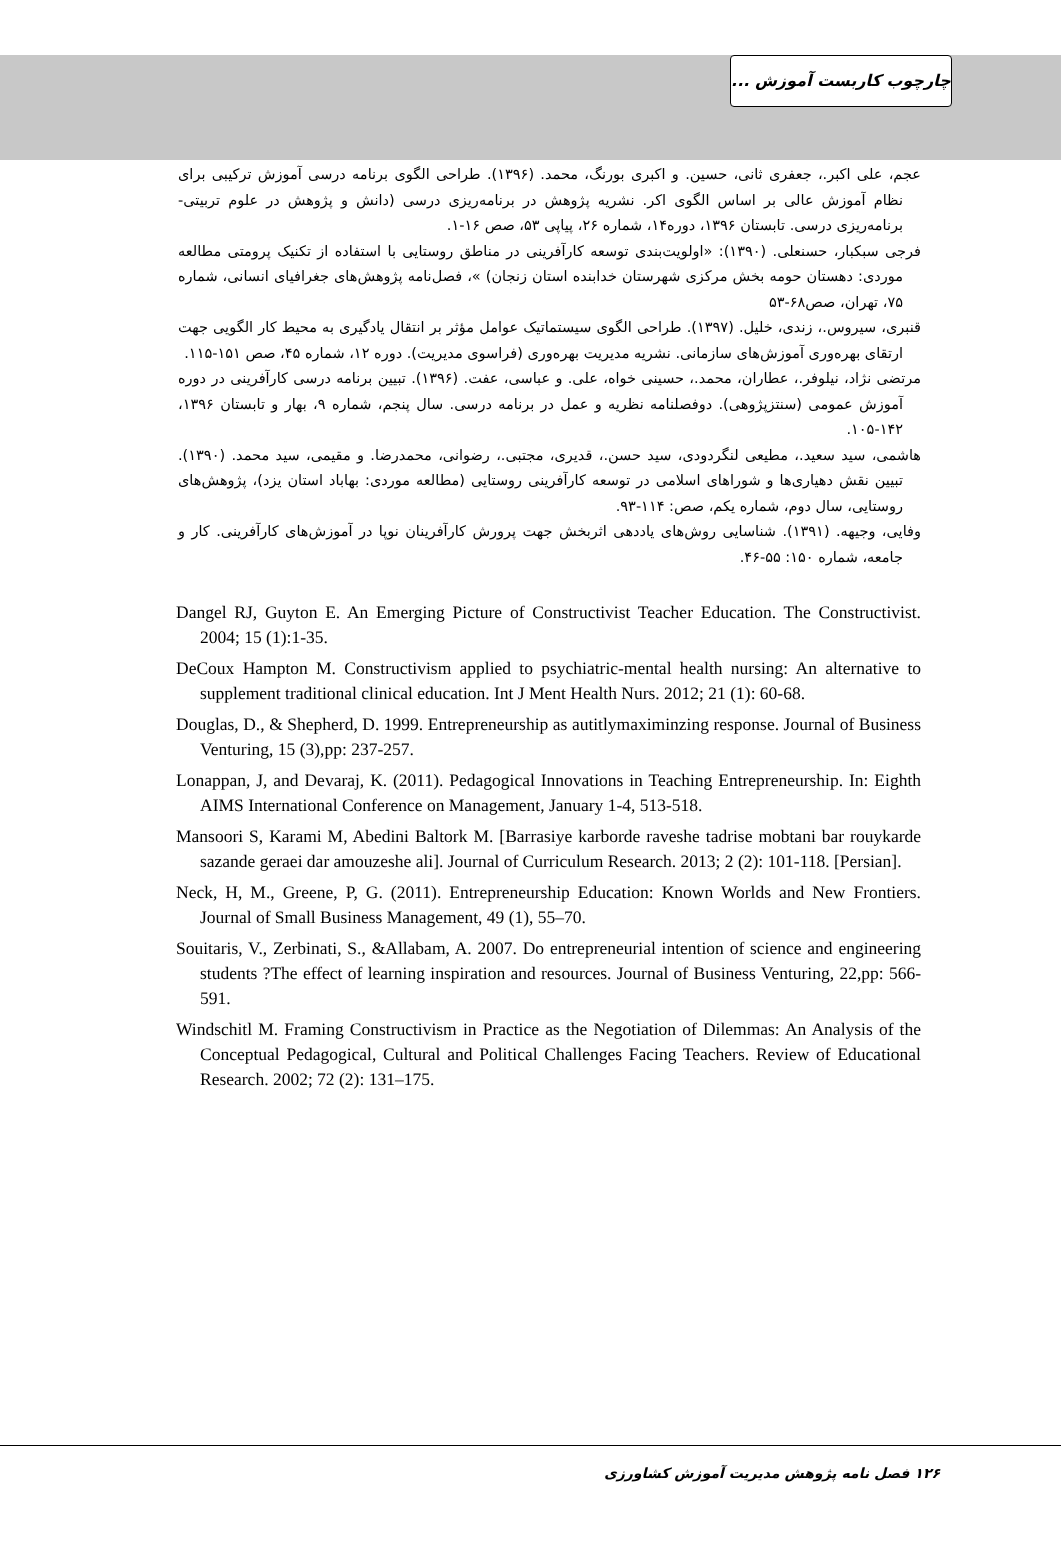چارچوب کاربست آموزش ...
عجم، علی اکبر.، جعفری ثانی، حسین. و اکبری بورنگ، محمد. (۱۳۹۶). طراحی الگوی برنامه درسی آموزش ترکیبی برای نظام آموزش عالی بر اساس الگوی اکر. نشریه پژوهش در برنامه‌ریزی درسی (دانش و پژوهش در علوم تربیتی-برنامه‌ریزی درسی. تابستان ۱۳۹۶، دوره۱۴، شماره ۲۶، پیاپی ۵۳، صص ۱۶-۱.
فرجی سبکبار، حسنعلی. (۱۳۹۰): «اولویت‌بندی توسعه کارآفرینی در مناطق روستایی با استفاده از تکنیک پرومتی مطالعه موردی: دهستان حومه بخش مرکزی شهرستان خدابنده استان زنجان) »، فصل‌نامه پژوهش‌های جغرافیای انسانی، شماره ۷۵، تهران، صص۶۸-۵۳
قنبری، سیروس.، زندی، خلیل. (۱۳۹۷). طراحی الگوی سیستماتیک عوامل مؤثر بر انتقال یادگیری به محیط کار الگویی جهت ارتقای بهره‌وری آموزش‌های سازمانی. نشریه مدیریت بهره‌وری (فراسوی مدیریت). دوره ۱۲، شماره ۴۵، صص ۱۵۱-۱۱۵.
مرتضی نژاد، نیلوفر.، عطاران، محمد.، حسینی خواه، علی. و عباسی، عفت. (۱۳۹۶). تبیین برنامه درسی کارآفرینی در دوره آموزش عمومی (سنتزپژوهی). دوفصلنامه نظریه و عمل در برنامه درسی. سال پنجم، شماره ۹، بهار و تابستان ۱۳۹۶، ۱۴۲-۱۰۵.
هاشمی، سید سعید.، مطیعی لنگردودی، سید حسن.، قدیری، مجتبی.، رضوانی، محمدرضا. و مقیمی، سید محمد. (۱۳۹۰). تبیین نقش دهیاری‌ها و شوراهای اسلامی در توسعه کارآفرینی روستایی (مطالعه موردی: بهاباد استان یزد)، پژوهش‌های روستایی، سال دوم، شماره یکم، صص: ۱۱۴-۹۳.
وفایی، وجیهه. (۱۳۹۱). شناسایی روش‌های یاددهی اثربخش جهت پرورش کارآفرینان نوپا در آموزش‌های کارآفرینی. کار و جامعه، شماره ۱۵۰: ۵۵-۴۶.
Dangel RJ, Guyton E. An Emerging Picture of Constructivist Teacher Education. The Constructivist. 2004; 15 (1):1-35.
DeCoux Hampton M. Constructivism applied to psychiatric-mental health nursing: An alternative to supplement traditional clinical education. Int J Ment Health Nurs. 2012; 21 (1): 60-68.
Douglas, D., & Shepherd, D. 1999. Entrepreneurship as autitlymaximinzing response. Journal of Business Venturing, 15 (3),pp: 237-257.
Lonappan, J, and Devaraj, K. (2011). Pedagogical Innovations in Teaching Entrepreneurship. In: Eighth AIMS International Conference on Management, January 1-4, 513-518.
Mansoori S, Karami M, Abedini Baltork M. [Barrasiye karborde raveshe tadrise mobtani bar rouykarde sazande geraei dar amouzeshe ali]. Journal of Curriculum Research. 2013; 2 (2): 101-118. [Persian].
Neck, H, M., Greene, P, G. (2011). Entrepreneurship Education: Known Worlds and New Frontiers. Journal of Small Business Management, 49 (1), 55–70.
Souitaris, V., Zerbinati, S., &Allabam, A. 2007. Do entrepreneurial intention of science and engineering students ?The effect of learning inspiration and resources. Journal of Business Venturing, 22,pp: 566-591.
Windschitl M. Framing Constructivism in Practice as the Negotiation of Dilemmas: An Analysis of the Conceptual Pedagogical, Cultural and Political Challenges Facing Teachers. Review of Educational Research. 2002; 72 (2): 131–175.
۱۲۶ فصل نامه پژوهش مدیریت آموزش کشاورزی